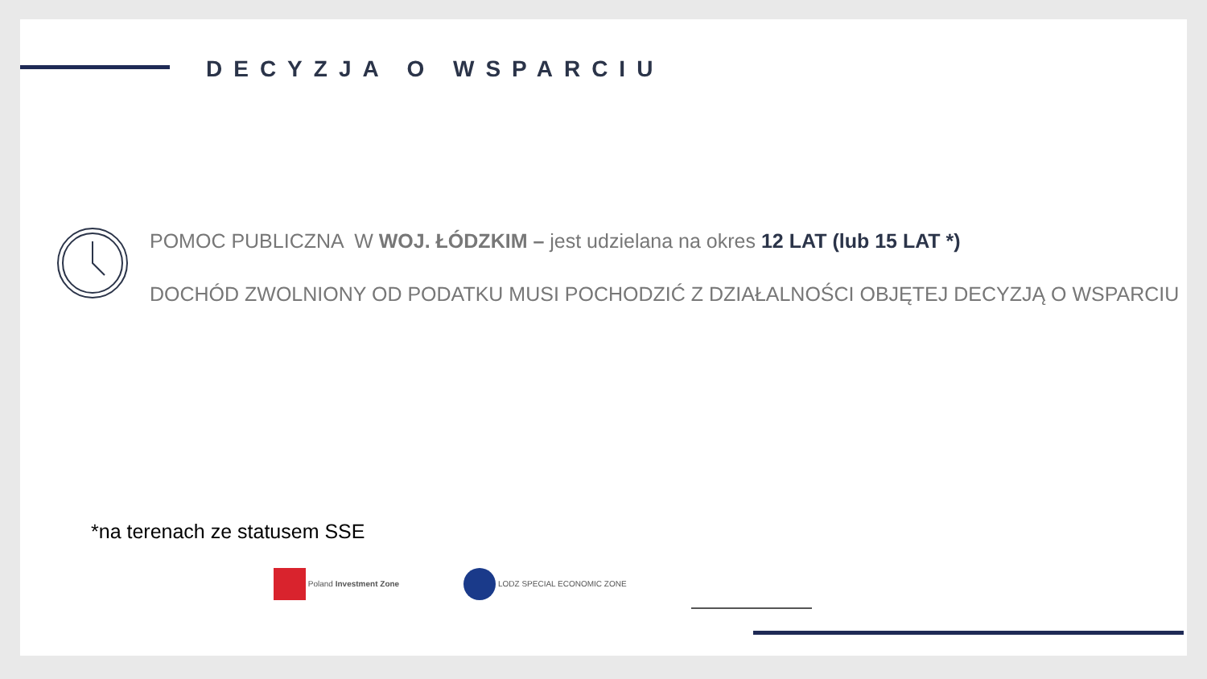DECYZJA O WSPARCIU
POMOC PUBLICZNA W WOJ. ŁÓDZKIM – jest udzielana na okres 12 LAT (lub 15 LAT *)
DOCHÓD ZWOLNIONY OD PODATKU MUSI POCHODZIĆ Z DZIAŁALNOŚCI OBJĘTEJ DECYZJĄ O WSPARCIU
*na terenach ze statusem SSE
Poland Investment Zone LODZ SPECIAL ECONOMIC ZONE